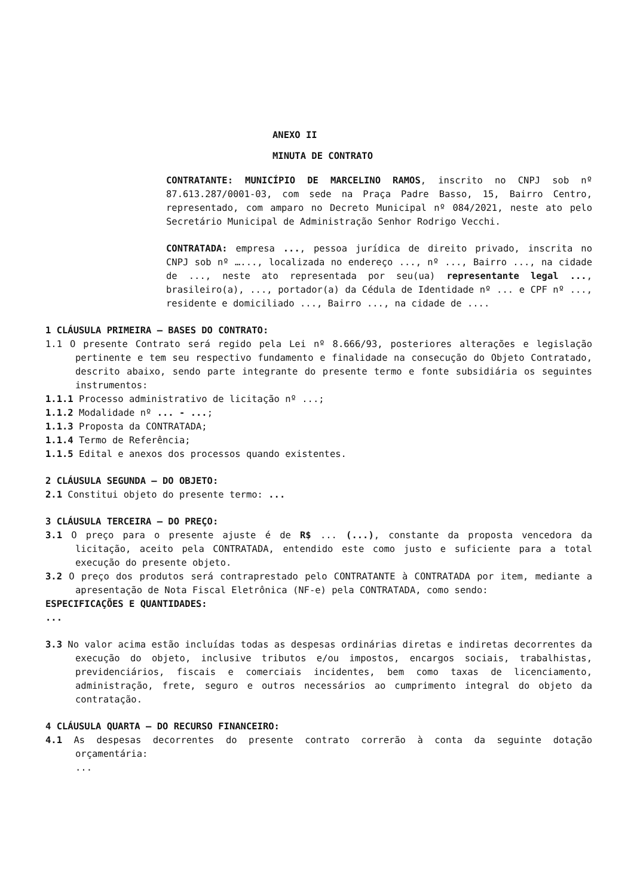ANEXO II
MINUTA DE CONTRATO
CONTRATANTE: MUNICÍPIO DE MARCELINO RAMOS, inscrito no CNPJ sob nº 87.613.287/0001-03, com sede na Praça Padre Basso, 15, Bairro Centro, representado, com amparo no Decreto Municipal nº 084/2021, neste ato pelo Secretário Municipal de Administração Senhor Rodrigo Vecchi.
CONTRATADA: empresa ..., pessoa jurídica de direito privado, inscrita no CNPJ sob nº …..., localizada no endereço ..., nº ..., Bairro ..., na cidade de ..., neste ato representada por seu(ua) representante legal ..., brasileiro(a), ..., portador(a) da Cédula de Identidade nº ... e CPF nº ..., residente e domiciliado ..., Bairro ..., na cidade de ....
1 CLÁUSULA PRIMEIRA – BASES DO CONTRATO:
1.1 O presente Contrato será regido pela Lei nº 8.666/93, posteriores alterações e legislação pertinente e tem seu respectivo fundamento e finalidade na consecução do Objeto Contratado, descrito abaixo, sendo parte integrante do presente termo e fonte subsidiária os seguintes instrumentos:
1.1.1 Processo administrativo de licitação nº ...;
1.1.2 Modalidade nº ... - ...;
1.1.3 Proposta da CONTRATADA;
1.1.4 Termo de Referência;
1.1.5 Edital e anexos dos processos quando existentes.
2 CLÁUSULA SEGUNDA – DO OBJETO:
2.1 Constitui objeto do presente termo: ...
3 CLÁUSULA TERCEIRA – DO PREÇO:
3.1 O preço para o presente ajuste é de R$ ... (...), constante da proposta vencedora da licitação, aceito pela CONTRATADA, entendido este como justo e suficiente para a total execução do presente objeto.
3.2 O preço dos produtos será contraprestado pelo CONTRATANTE à CONTRATADA por item, mediante a apresentação de Nota Fiscal Eletrônica (NF-e) pela CONTRATADA, como sendo:
ESPECIFICAÇÕES E QUANTIDADES:
...
3.3 No valor acima estão incluídas todas as despesas ordinárias diretas e indiretas decorrentes da execução do objeto, inclusive tributos e/ou impostos, encargos sociais, trabalhistas, previdenciários, fiscais e comerciais incidentes, bem como taxas de licenciamento, administração, frete, seguro e outros necessários ao cumprimento integral do objeto da contratação.
4 CLÁUSULA QUARTA – DO RECURSO FINANCEIRO:
4.1 As despesas decorrentes do presente contrato correrão à conta da seguinte dotação orçamentária:
...